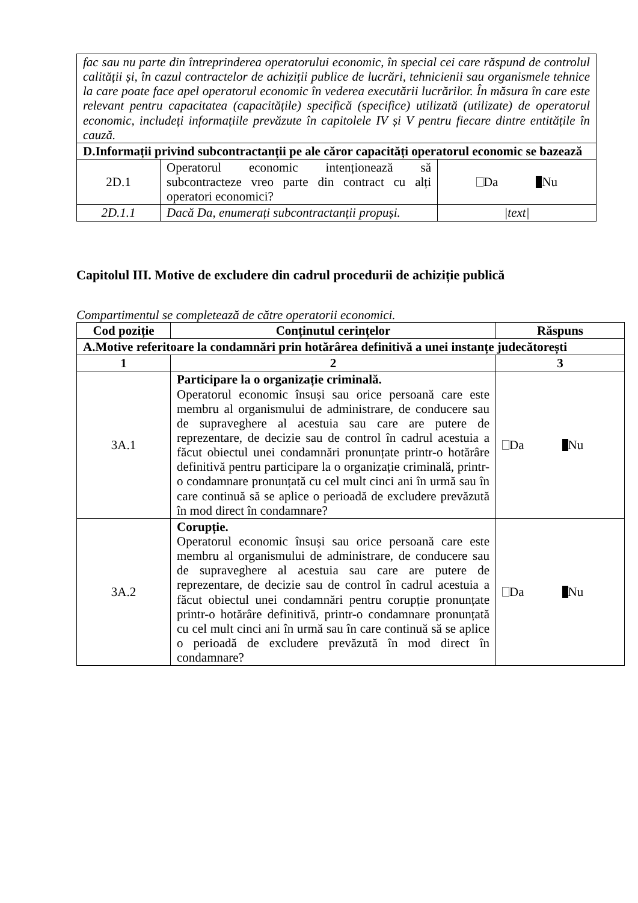| fac sau nu parte din întreprinderea operatorului economic, în special cei care răspund de controlul calității și, în cazul contractelor de achiziții publice de lucrări, tehnicienii sau organismele tehnice la care poate face apel operatorul economic în vederea executării lucrărilor. În măsura în care este relevant pentru capacitatea (capacitățile) specifică (specifice) utilizată (utilizate) de operatorul economic, includeți informațiile prevăzute în capitolele IV și V pentru fiecare dintre entitățile în cauză. | | |
| D.Informații privind subcontractanții pe ale căror capacități operatorul economic se bazează | | |
| 2D.1 | Operatorul economic intenționează să subcontracteze vreo parte din contract cu alți operatori economici? | Da Nu |
| 2D.1.1 | Dacă Da, enumerați subcontractanții propuși. | /text/ |
Capitolul III. Motive de excludere din cadrul procedurii de achiziție publică
Compartimentul se completează de către operatorii economici.
| Cod poziție | Conținutul cerințelor | Răspuns |
| --- | --- | --- |
| A.Motive referitoare la condamnări prin hotărârea definitivă a unei instanțe judecătorești | | |
| 1 | 2 | 3 |
| 3A.1 | Participare la o organizație criminală. Operatorul economic însuși sau orice persoană care este membru al organismului de administrare, de conducere sau de supraveghere al acestuia sau care are putere de reprezentare, de decizie sau de control în cadrul acestuia a făcut obiectul unei condamnări pronunțate printr-o hotărâre definitivă pentru participare la o organizație criminală, printr-o condamnare pronunțată cu cel mult cinci ani în urmă sau în care continuă să se aplice o perioadă de excludere prevăzută în mod direct în condamnare? | Da Nu |
| 3A.2 | Corupție. Operatorul economic însuși sau orice persoană care este membru al organismului de administrare, de conducere sau de supraveghere al acestuia sau care are putere de reprezentare, de decizie sau de control în cadrul acestuia a făcut obiectul unei condamnări pentru corupție pronunțate printr-o hotărâre definitivă, printr-o condamnare pronunțată cu cel mult cinci ani în urmă sau în care continuă să se aplice o perioadă de excludere prevăzută în mod direct în condamnare? | Da Nu |